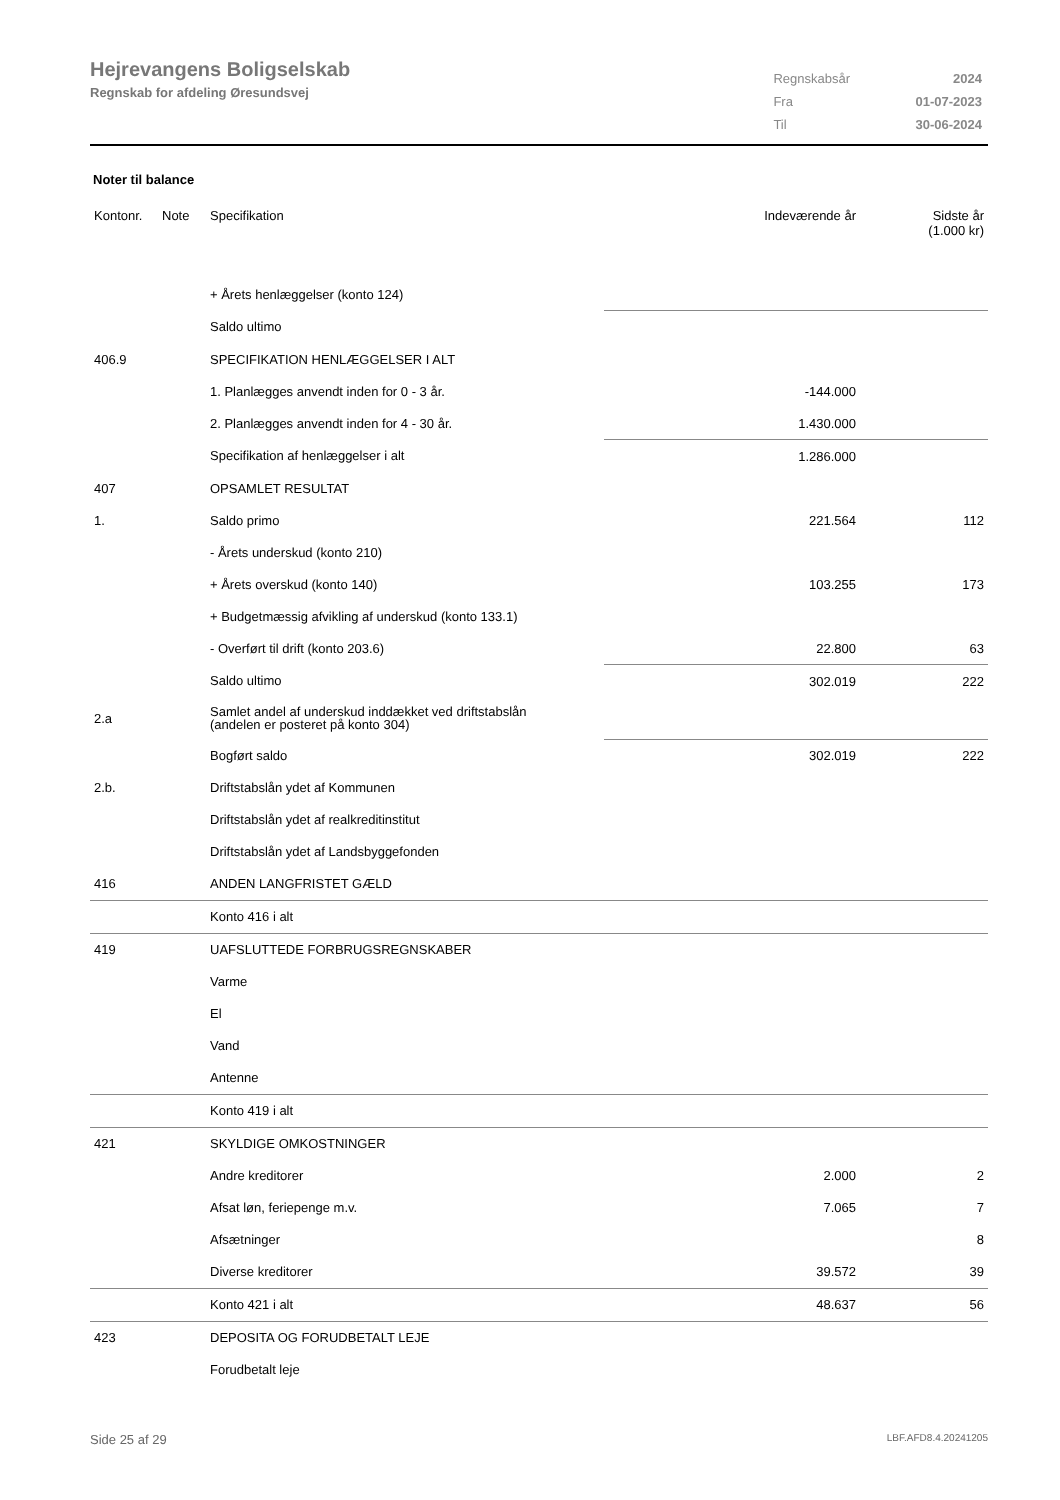Hejrevangens Boligselskab
Regnskab for afdeling Øresundsvej
| Regnskabsår | 2024 |
| Fra | 01-07-2023 |
| Til | 30-06-2024 |
Noter til balance
| Kontonr. | Note | Specifikation | Indeværende år | Sidste år (1.000 kr) |
| --- | --- | --- | --- | --- |
| | | + Årets henlæggelser (konto 124) | | |
| | | Saldo ultimo | | |
| 406.9 | | SPECIFIKATION HENLÆGGELSER I ALT | | |
| | | 1. Planlægges anvendt inden for 0 - 3 år. | -144.000 | |
| | | 2. Planlægges anvendt inden for 4 - 30 år. | 1.430.000 | |
| | | Specifikation af henlæggelser i alt | 1.286.000 | |
| 407 | | OPSAMLET RESULTAT | | |
| 1. | | Saldo primo | 221.564 | 112 |
| | | - Årets underskud (konto 210) | | |
| | | + Årets overskud (konto 140) | 103.255 | 173 |
| | | + Budgetmæssig afvikling af underskud (konto 133.1) | | |
| | | - Overført til drift (konto 203.6) | 22.800 | 63 |
| | | Saldo ultimo | 302.019 | 222 |
| 2.a | | Samlet andel af underskud inddækket ved driftstabslån (andelen er posteret på konto 304) | | |
| | | Bogført saldo | 302.019 | 222 |
| 2.b. | | Driftstabslån ydet af Kommunen | | |
| | | Driftstabslån ydet af realkreditinstitut | | |
| | | Driftstabslån ydet af Landsbyggefonden | | |
| 416 | | ANDEN LANGFRISTET GÆLD | | |
| | | Konto 416 i alt | | |
| 419 | | UAFSLUTTEDE FORBRUGSREGNSKABER | | |
| | | Varme | | |
| | | El | | |
| | | Vand | | |
| | | Antenne | | |
| | | Konto 419 i alt | | |
| 421 | | SKYLDIGE OMKOSTNINGER | | |
| | | Andre kreditorer | 2.000 | 2 |
| | | Afsat løn, feriepenge m.v. | 7.065 | 7 |
| | | Afsætninger | | 8 |
| | | Diverse kreditorer | 39.572 | 39 |
| | | Konto 421 i alt | 48.637 | 56 |
| 423 | | DEPOSITA OG FORUDBETALT LEJE | | |
| | | Forudbetalt leje | | |
Side 25 af 29 LBF.AFD8.4.20241205